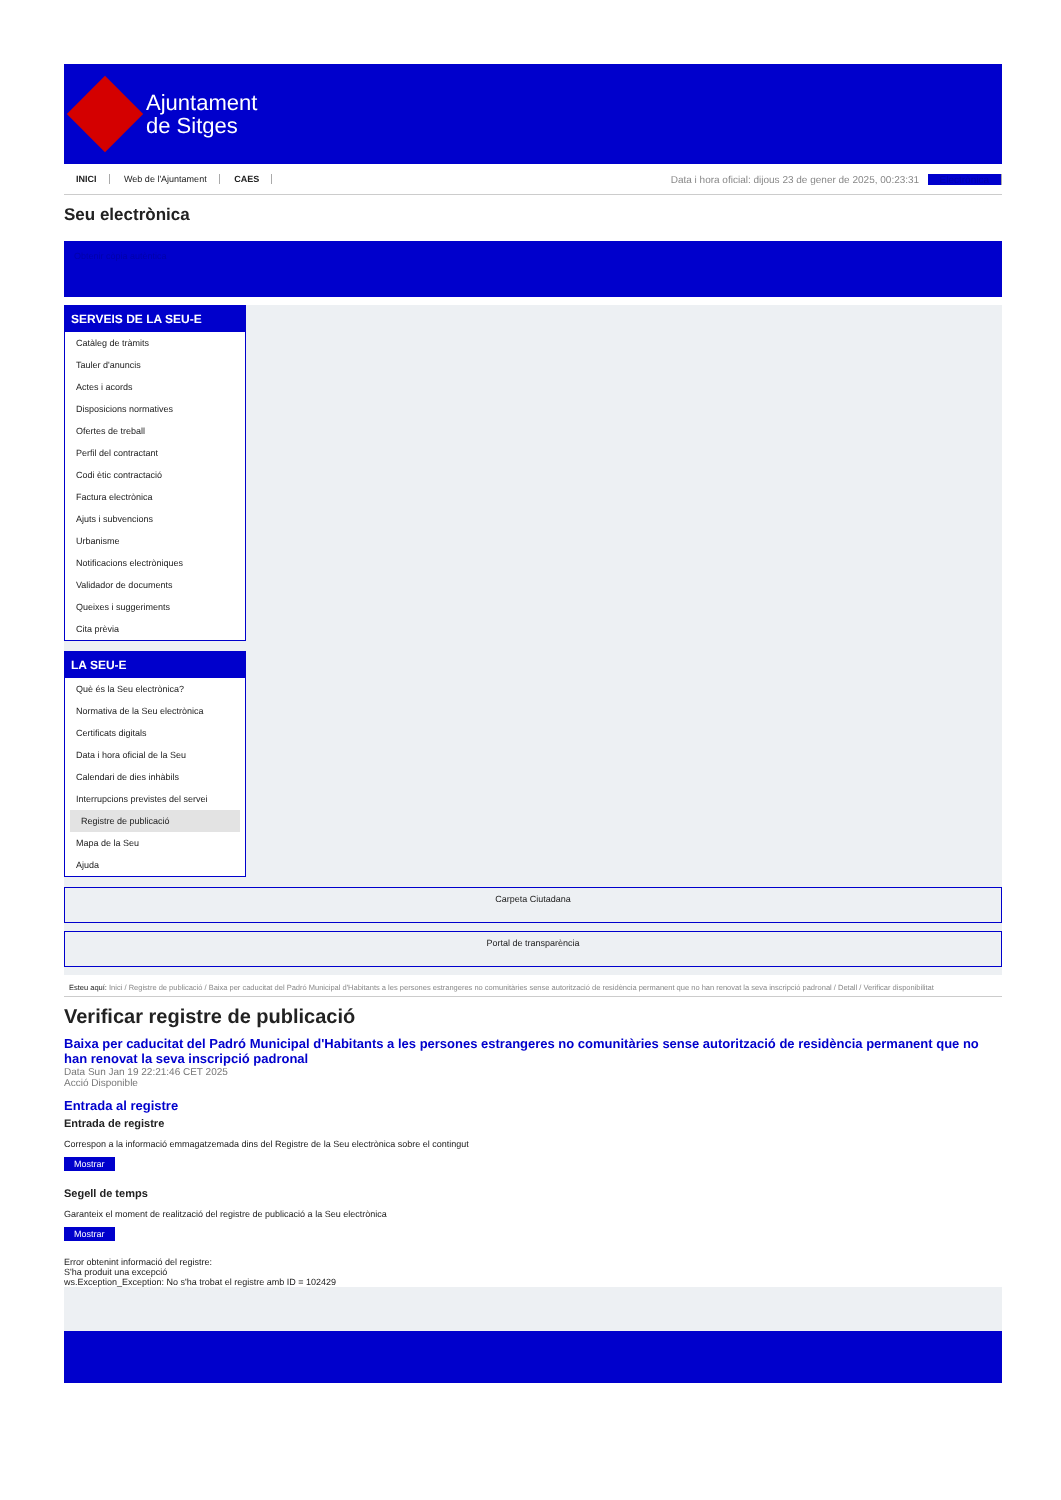Ajuntament
de Sitges
INICI Web de l'Ajuntament CAES
Data i hora oficial: dijous 23 de gener de 2025, 00:23:31 Electrònica
Seu electrònica
Obtenir còpia autèntica
SERVEIS DE LA SEU-E
Catàleg de tràmits
Tauler d'anuncis
Actes i acords
Disposicions normatives
Ofertes de treball
Perfil del contractant
Codi ètic contractació
Factura electrònica
Ajuts i subvencions
Urbanisme
Notificacions electròniques
Validador de documents
Queixes i suggeriments
Cita prèvia
LA SEU-E
Què és la Seu electrònica?
Normativa de la Seu electrònica
Certificats digitals
Data i hora oficial de la Seu
Calendari de dies inhàbils
Interrupcions previstes del servei
Registre de publicació
Mapa de la Seu
Ajuda
Carpeta Ciutadana
Portal de transparència
Esteu aquí: Inici / Registre de publicació / Baixa per caducitat del Padró Municipal d'Habitants a les persones estrangeres no comunitàries sense autorització de residència permanent que no han renovat la seva inscripció padronal / Detall / Verificar disponibilitat
Verificar registre de publicació
Baixa per caducitat del Padró Municipal d'Habitants a les persones estrangeres no comunitàries sense autorització de residència permanent que no han renovat la seva inscripció padronal
Data Sun Jan 19 22:21:46 CET 2025
Acció Disponible
Entrada al registre
Entrada de registre
Correspon a la informació emmagatzemada dins del Registre de la Seu electrònica sobre el contingut
Mostrar
Segell de temps
Garanteix el moment de realització del registre de publicació a la Seu electrònica
Mostrar
Error obtenint informació del registre:
S'ha produit una excepció
ws.Exception_Exception: No s'ha trobat el registre amb ID = 102429